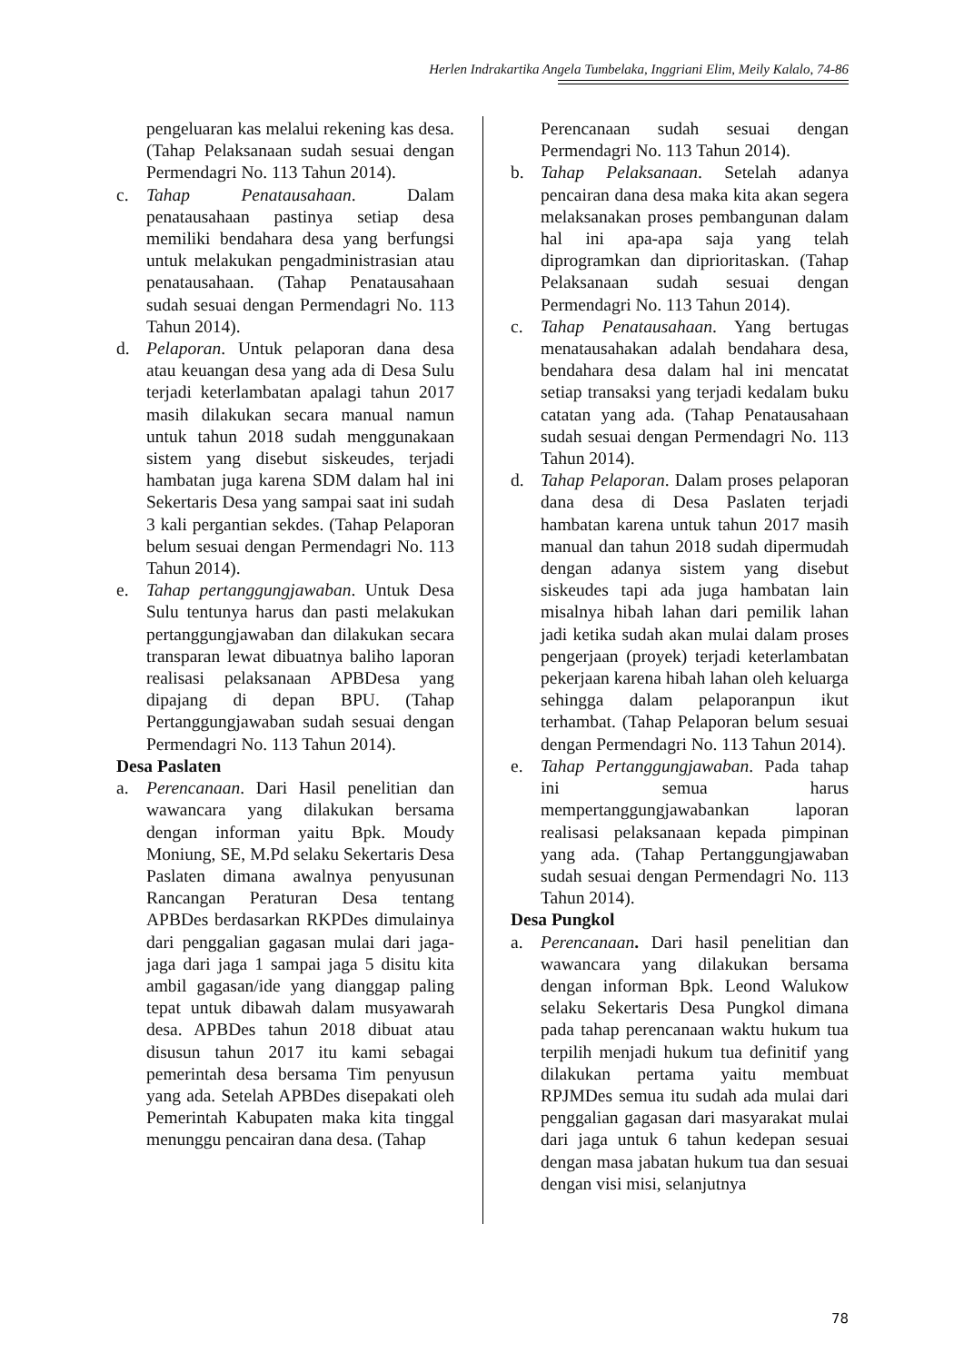Herlen Indrakartika Angela Tumbelaka, Inggriani Elim, Meily Kalalo, 74-86
pengeluaran kas melalui rekening kas desa. (Tahap Pelaksanaan sudah sesuai dengan Permendagri No. 113 Tahun 2014).
c. Tahap Penatausahaan. Dalam penatausahaan pastinya setiap desa memiliki bendahara desa yang berfungsi untuk melakukan pengadministrasian atau penatausahaan. (Tahap Penatausahaan sudah sesuai dengan Permendagri No. 113 Tahun 2014).
d. Pelaporan. Untuk pelaporan dana desa atau keuangan desa yang ada di Desa Sulu terjadi keterlambatan apalagi tahun 2017 masih dilakukan secara manual namun untuk tahun 2018 sudah menggunakaan sistem yang disebut siskeudes, terjadi hambatan juga karena SDM dalam hal ini Sekertaris Desa yang sampai saat ini sudah 3 kali pergantian sekdes. (Tahap Pelaporan belum sesuai dengan Permendagri No. 113 Tahun 2014).
e. Tahap pertanggungjawaban. Untuk Desa Sulu tentunya harus dan pasti melakukan pertanggungjawaban dan dilakukan secara transparan lewat dibuatnya baliho laporan realisasi pelaksanaan APBDesa yang dipajang di depan BPU. (Tahap Pertanggungjawaban sudah sesuai dengan Permendagri No. 113 Tahun 2014).
Desa Paslaten
a. Perencanaan. Dari Hasil penelitian dan wawancara yang dilakukan bersama dengan informan yaitu Bpk. Moudy Moniung, SE, M.Pd selaku Sekertaris Desa Paslaten dimana awalnya penyusunan Rancangan Peraturan Desa tentang APBDes berdasarkan RKPDes dimulainya dari penggalian gagasan mulai dari jaga-jaga dari jaga 1 sampai jaga 5 disitu kita ambil gagasan/ide yang dianggap paling tepat untuk dibawah dalam musyawarah desa. APBDes tahun 2018 dibuat atau disusun tahun 2017 itu kami sebagai pemerintah desa bersama Tim penyusun yang ada. Setelah APBDes disepakati oleh Pemerintah Kabupaten maka kita tinggal menunggu pencairan dana desa. (Tahap
Perencanaan sudah sesuai dengan Permendagri No. 113 Tahun 2014).
b. Tahap Pelaksanaan. Setelah adanya pencairan dana desa maka kita akan segera melaksanakan proses pembangunan dalam hal ini apa-apa saja yang telah diprogramkan dan diprioritaskan. (Tahap Pelaksanaan sudah sesuai dengan Permendagri No. 113 Tahun 2014).
c. Tahap Penatausahaan. Yang bertugas menatausahakan adalah bendahara desa, bendahara desa dalam hal ini mencatat setiap transaksi yang terjadi kedalam buku catatan yang ada. (Tahap Penatausahaan sudah sesuai dengan Permendagri No. 113 Tahun 2014).
d. Tahap Pelaporan. Dalam proses pelaporan dana desa di Desa Paslaten terjadi hambatan karena untuk tahun 2017 masih manual dan tahun 2018 sudah dipermudah dengan adanya sistem yang disebut siskeudes tapi ada juga hambatan lain misalnya hibah lahan dari pemilik lahan jadi ketika sudah akan mulai dalam proses pengerjaan (proyek) terjadi keterlambatan pekerjaan karena hibah lahan oleh keluarga sehingga dalam pelaporanpun ikut terhambat. (Tahap Pelaporan belum sesuai dengan Permendagri No. 113 Tahun 2014).
e. Tahap Pertanggungjawaban. Pada tahap ini semua harus mempertanggungjawabankan laporan realisasi pelaksanaan kepada pimpinan yang ada. (Tahap Pertanggungjawaban sudah sesuai dengan Permendagri No. 113 Tahun 2014).
Desa Pungkol
a. Perencanaan. Dari hasil penelitian dan wawancara yang dilakukan bersama dengan informan Bpk. Leond Walukow selaku Sekertaris Desa Pungkol dimana pada tahap perencanaan waktu hukum tua terpilih menjadi hukum tua definitif yang dilakukan pertama yaitu membuat RPJMDes semua itu sudah ada mulai dari penggalian gagasan dari masyarakat mulai dari jaga untuk 6 tahun kedepan sesuai dengan masa jabatan hukum tua dan sesuai dengan visi misi, selanjutnya
78